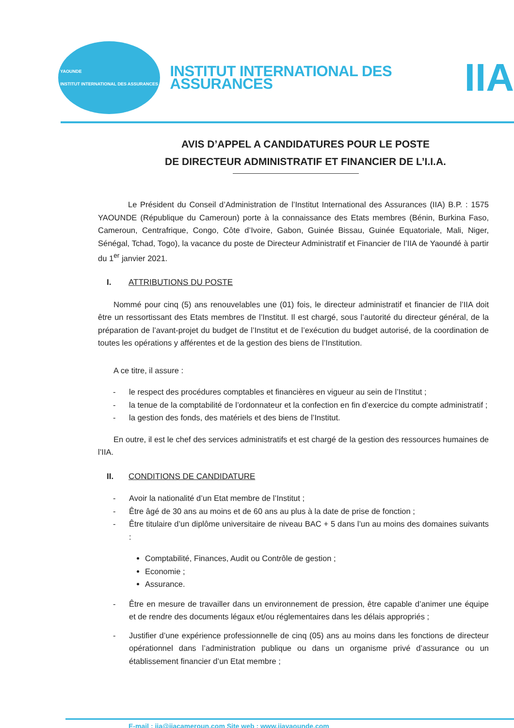YAOUNDE
INSTITUT INTERNATIONAL DES ASSURANCES
INSTITUT INTERNATIONAL DES ASSURANCES
IIA
AVIS D’APPEL A CANDIDATURES POUR LE POSTE
DE DIRECTEUR ADMINISTRATIF ET FINANCIER DE L’I.I.A.
Le Président du Conseil d’Administration de l’Institut International des Assurances (IIA) B.P. : 1575 YAOUNDE (République du Cameroun) porte à la connaissance des Etats membres (Bénin, Burkina Faso, Cameroun, Centrafrique, Congo, Côte d’Ivoire, Gabon, Guinée Bissau, Guinée Equatoriale, Mali, Niger, Sénégal, Tchad, Togo), la vacance du poste de Directeur Administratif et Financier de l’IIA de Yaoundé à partir du 1<sup>er</sup> janvier 2021.
I. ATTRIBUTIONS DU POSTE
Nommé pour cinq (5) ans renouvelables une (01) fois, le directeur administratif et financier de l’IIA doit être un ressortissant des Etats membres de l’Institut. Il est chargé, sous l’autorité du directeur général, de la préparation de l’avant-projet du budget de l’Institut et de l’exécution du budget autorisé, de la coordination de toutes les opérations y afférentes et de la gestion des biens de l’Institution.
A ce titre, il assure :
- le respect des procédures comptables et financières en vigueur au sein de l’Institut ;
- la tenue de la comptabilité de l’ordonnateur et la confection en fin d’exercice du compte administratif ;
- la gestion des fonds, des matériels et des biens de l’Institut.
En outre, il est le chef des services administratifs et est chargé de la gestion des ressources humaines de l’IIA.
II. CONDITIONS DE CANDIDATURE
- Avoir la nationalité d’un Etat membre de l’Institut ;
- Être âgé de 30 ans au moins et de 60 ans au plus à la date de prise de fonction ;
- Être titulaire d’un diplôme universitaire de niveau BAC + 5 dans l’un au moins des domaines suivants :
Comptabilité, Finances, Audit ou Contrôle de gestion ;
Economie ;
Assurance.
- Être en mesure de travailler dans un environnement de pression, être capable d’animer une équipe et de rendre des documents légaux et/ou réglementaires dans les délais appropriés ;
- Justifier d’une expérience professionnelle de cinq (05) ans au moins dans les fonctions de directeur opérationnel dans l’administration publique ou dans un organisme privé d’assurance ou un établissement financier d’un Etat membre ;
E-mail : iia@iiacameroun.com Site web : www.iiayaounde.com